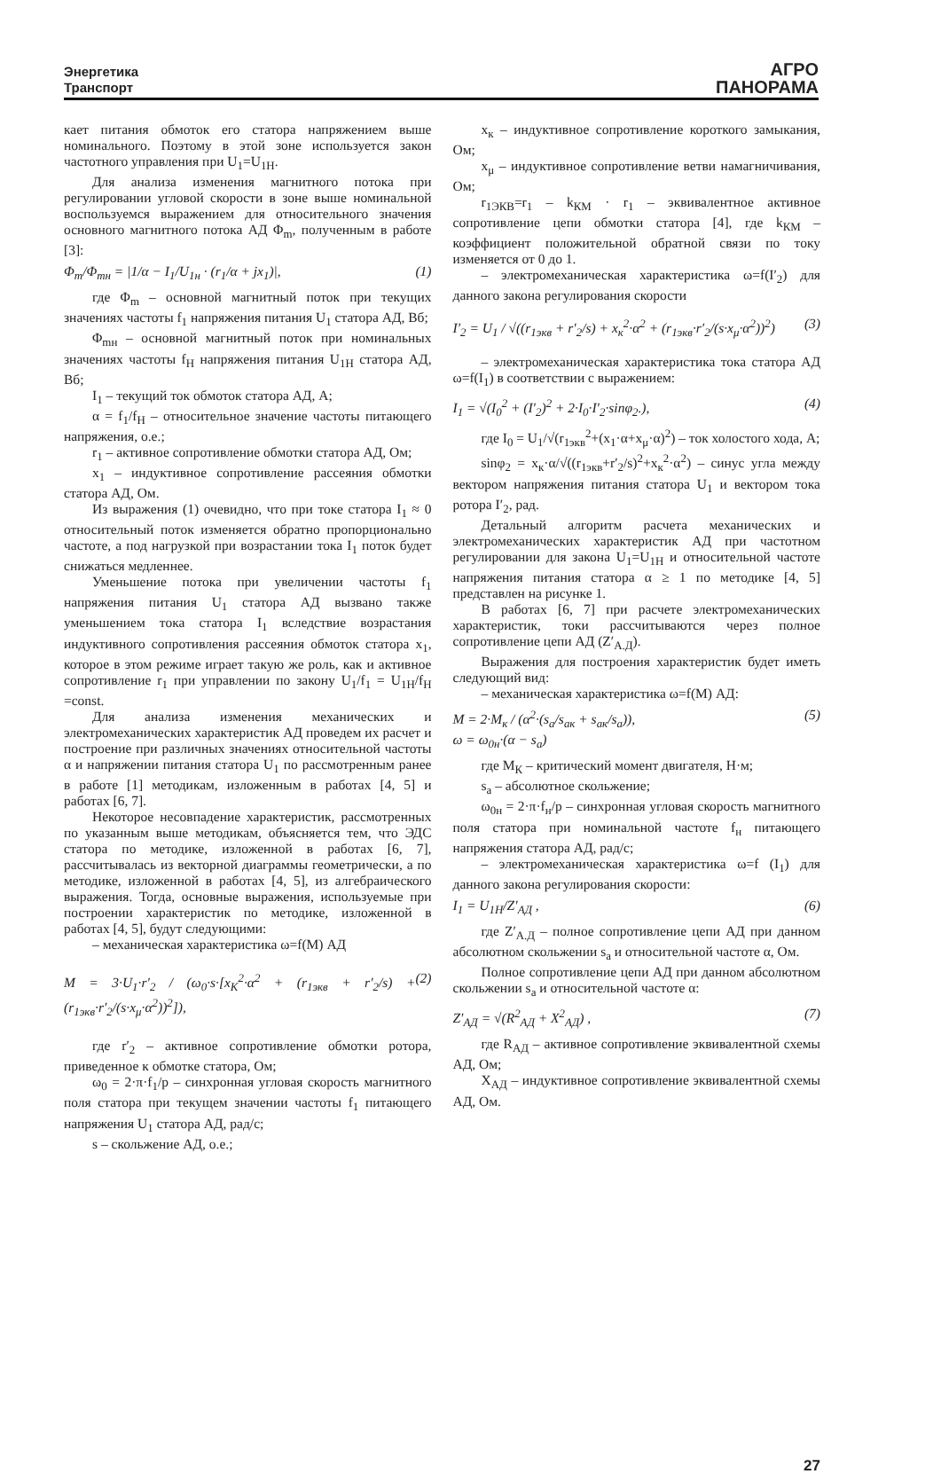Энергетика
Транспорт
АГРО
ПАНОРАМА
кает питания обмоток его статора напряжением выше номинального. Поэтому в этой зоне используется закон частотного управления при U<sub>1</sub>=U<sub>1Н</sub>.
Для анализа изменения магнитного потока при регулировании угловой скорости в зоне выше номинальной воспользуемся выражением для относительного значения основного магнитного потока АД Φ<sub>m</sub>, полученным в работе [3]:
Φ<sub>m</sub>/Φ<sub>mн</sub> = |1/α − I<sub>1</sub>/U<sub>1н</sub> · (r<sub>1</sub>/α + jx<sub>1</sub>)|, (1)
где Φ<sub>m</sub> – основной магнитный поток при текущих значениях частоты f<sub>1</sub> напряжения питания U<sub>1</sub> статора АД, Вб;
Φ<sub>mн</sub> – основной магнитный поток при номинальных значениях частоты f<sub>Н</sub> напряжения питания U<sub>1Н</sub> статора АД, Вб;
I<sub>1</sub> – текущий ток обмоток статора АД, А;
α = f<sub>1</sub>/f<sub>Н</sub> – относительное значение частоты питающего напряжения, о.е.;
r<sub>1</sub> – активное сопротивление обмотки статора АД, Ом;
x<sub>1</sub> – индуктивное сопротивление рассеяния обмотки статора АД, Ом.
Из выражения (1) очевидно, что при токе статора I<sub>1</sub> ≈ 0 относительный поток изменяется обратно пропорционально частоте, а под нагрузкой при возрастании тока I<sub>1</sub> поток будет снижаться медленнее.
Уменьшение потока при увеличении частоты f<sub>1</sub> напряжения питания U<sub>1</sub> статора АД вызвано также уменьшением тока статора I<sub>1</sub> вследствие возрастания индуктивного сопротивления рассеяния обмоток статора x<sub>1</sub>, которое в этом режиме играет такую же роль, как и активное сопротивление r<sub>1</sub> при управлении по закону U<sub>1</sub>/f<sub>1</sub> = U<sub>1Н</sub>/f<sub>Н</sub> =const.
Для анализа изменения механических и электромеханических характеристик АД проведем их расчет и построение при различных значениях относительной частоты α и напряжении питания статора U<sub>1</sub> по рассмотренным ранее в работе [1] методикам, изложенным в работах [4, 5] и работах [6, 7].
Некоторое несовпадение характеристик, рассмотренных по указанным выше методикам, объясняется тем, что ЭДС статора по методике, изложенной в работах [6, 7], рассчитывалась из векторной диаграммы геометрически, а по методике, изложенной в работах [4, 5], из алгебраического выражения. Тогда, основные выражения, используемые при построении характеристик по методике, изложенной в работах [4, 5], будут следующими:
– механическая характеристика ω=f(M) АД
M = 3·U<sub>1</sub>·r′<sub>2</sub> / (ω<sub>0</sub>·s·[x<sub>K</sub><sup>2</sup>·α<sup>2</sup> + (r<sub>1экв</sub> + r′<sub>2</sub>/s) + (r<sub>1экв</sub>·r′<sub>2</sub>/(s·x<sub>μ</sub>·α<sup>2</sup>))<sup>2</sup>]), (2)
где r′<sub>2</sub> – активное сопротивление обмотки ротора, приведенное к обмотке статора, Ом;
ω<sub>0</sub> = 2·π·f<sub>1</sub>/p – синхронная угловая скорость магнитного поля статора при текущем значении частоты f<sub>1</sub> питающего напряжения U<sub>1</sub> статора АД, рад/с;
s – скольжение АД, о.е.;
x<sub>к</sub> – индуктивное сопротивление короткого замыкания, Ом;
x<sub>μ</sub> – индуктивное сопротивление ветви намагничивания, Ом;
r<sub>1ЭКВ</sub>=r<sub>1</sub> – k<sub>КМ</sub> · r<sub>1</sub> – эквивалентное активное сопротивление цепи обмотки статора [4], где k<sub>КМ</sub> – коэффициент положительной обратной связи по току изменяется от 0 до 1.
– электромеханическая характеристика ω=f(I′<sub>2</sub>) для данного закона регулирования скорости
I′<sub>2</sub> = U<sub>1</sub> / √((r<sub>1экв</sub> + r′<sub>2</sub>/s) + x<sub>к</sub><sup>2</sup>·α<sup>2</sup> + (r<sub>1экв</sub>·r′<sub>2</sub>/(s·x<sub>μ</sub>·α<sup>2</sup>))<sup>2</sup>) (3)
– электромеханическая характеристика тока статора АД ω=f(I<sub>1</sub>) в соответствии с выражением:
I<sub>1</sub> = √(I<sub>0</sub><sup>2</sup> + (I′<sub>2</sub>)<sup>2</sup> + 2·I<sub>0</sub>·I′<sub>2</sub>·sinφ<sub>2</sub>.), (4)
где I<sub>0</sub> = U<sub>1</sub>/√(r<sub>1экв</sub><sup>2</sup>+(x<sub>1</sub>·α+x<sub>μ</sub>·α)<sup>2</sup>) – ток холостого хода, А;
sinφ<sub>2</sub> = x<sub>к</sub>·α/√((r<sub>1экв</sub>+r′<sub>2</sub>/s)<sup>2</sup>+x<sub>к</sub><sup>2</sup>·α<sup>2</sup>) – синус угла между вектором напряжения питания статора U<sub>1</sub> и вектором тока ротора I′<sub>2</sub>, рад.
Детальный алгоритм расчета механических и электромеханических характеристик АД при частотном регулировании для закона U<sub>1</sub>=U<sub>1Н</sub> и относительной частоте напряжения питания статора α ≥ 1 по методике [4, 5] представлен на рисунке 1.
В работах [6, 7] при расчете электромеханических характеристик, токи рассчитываются через полное сопротивление цепи АД (Z′<sub>А.Д</sub>).
Выражения для построения характеристик будет иметь следующий вид:
– механическая характеристика ω=f(M) АД:
M = 2·M<sub>к</sub> / (α<sup>2</sup>·(s<sub>a</sub>/s<sub>ак</sub> + s<sub>ак</sub>/s<sub>a</sub>)),
ω = ω<sub>0н</sub>·(α − s<sub>a</sub>) (5)
где M<sub>К</sub> – критический момент двигателя, Н·м;
s<sub>a</sub> – абсолютное скольжение;
ω<sub>0н</sub> = 2·π·f<sub>н</sub>/p – синхронная угловая скорость магнитного поля статора при номинальной частоте f<sub>н</sub> питающего напряжения статора АД, рад/с;
– электромеханическая характеристика ω=f (I<sub>1</sub>) для данного закона регулирования скорости:
I<sub>1</sub> = U<sub>1Н</sub>/Z′<sub>АД</sub> , (6)
где Z′<sub>А.Д</sub> – полное сопротивление цепи АД при данном абсолютном скольжении s<sub>a</sub> и относительной частоте α, Ом.
Полное сопротивление цепи АД при данном абсолютном скольжении s<sub>a</sub> и относительной частоте α:
Z′<sub>АД</sub> = √(R<sup>2</sup><sub>АД</sub> + X<sup>2</sup><sub>АД</sub>) , (7)
где R<sub>АД</sub> – активное сопротивление эквивалентной схемы АД, Ом;
X<sub>АД</sub> – индуктивное сопротивление эквивалентной схемы АД, Ом.
27